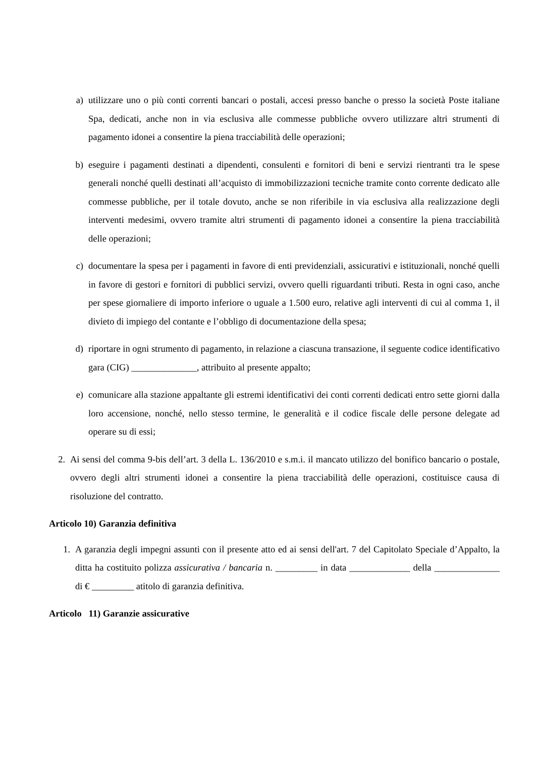a) utilizzare uno o più conti correnti bancari o postali, accesi presso banche o presso la società Poste italiane Spa, dedicati, anche non in via esclusiva alle commesse pubbliche ovvero utilizzare altri strumenti di pagamento idonei a consentire la piena tracciabilità delle operazioni;
b) eseguire i pagamenti destinati a dipendenti, consulenti e fornitori di beni e servizi rientranti tra le spese generali nonché quelli destinati all’acquisto di immobilizzazioni tecniche tramite conto corrente dedicato alle commesse pubbliche, per il totale dovuto, anche se non riferibile in via esclusiva alla realizzazione degli interventi medesimi, ovvero tramite altri strumenti di pagamento idonei a consentire la piena tracciabilità delle operazioni;
c) documentare la spesa per i pagamenti in favore di enti previdenziali, assicurativi e istituzionali, nonché quelli in favore di gestori e fornitori di pubblici servizi, ovvero quelli riguardanti tributi. Resta in ogni caso, anche per spese giornaliere di importo inferiore o uguale a 1.500 euro, relative agli interventi di cui al comma 1, il divieto di impiego del contante e l’obbligo di documentazione della spesa;
d) riportare in ogni strumento di pagamento, in relazione a ciascuna transazione, il seguente codice identificativo gara (CIG) ______________, attribuito al presente appalto;
e) comunicare alla stazione appaltante gli estremi identificativi dei conti correnti dedicati entro sette giorni dalla loro accensione, nonché, nello stesso termine, le generalità e il codice fiscale delle persone delegate ad operare su di essi;
2. Ai sensi del comma 9-bis dell’art. 3 della L. 136/2010 e s.m.i. il mancato utilizzo del bonifico bancario o postale, ovvero degli altri strumenti idonei a consentire la piena tracciabilità delle operazioni, costituisce causa di risoluzione del contratto.
Articolo 10) Garanzia definitiva
1. A garanzia degli impegni assunti con il presente atto ed ai sensi dell'art. 7 del Capitolato Speciale d’Appalto, la ditta ha costituito polizza assicurativa / bancaria n. _________ in data _____________ della ______________ di € _________ atitolo di garanzia definitiva.
Articolo 11) Garanzie assicurative